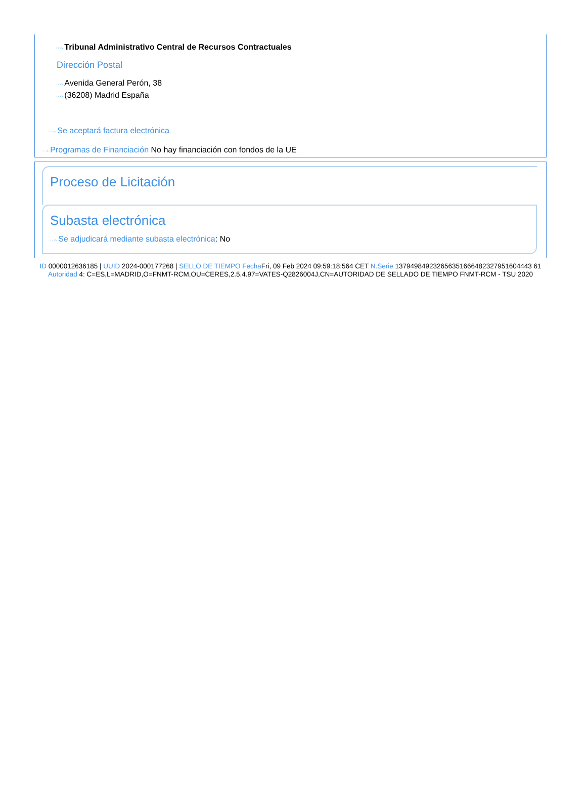···› Tribunal Administrativo Central de Recursos Contractuales
Dirección Postal
···› Avenida General Perón, 38
···› (36208) Madrid España
···› Se aceptará factura electrónica
···› Programas de Financiación No hay financiación con fondos de la UE
Proceso de Licitación
Subasta electrónica
···› Se adjudicará mediante subasta electrónica: No
ID 0000012636185 | UUID 2024-000177268 | SELLO DE TIEMPO Fecha Fri, 09 Feb 2024 09:59:18:564 CET N.Serie 137949849232656351666482327951604443 61 Autoridad 4: C=ES,L=MADRID,O=FNMT-RCM,OU=CERES,2.5.4.97=VATES-Q2826004J,CN=AUTORIDAD DE SELLADO DE TIEMPO FNMT-RCM - TSU 2020